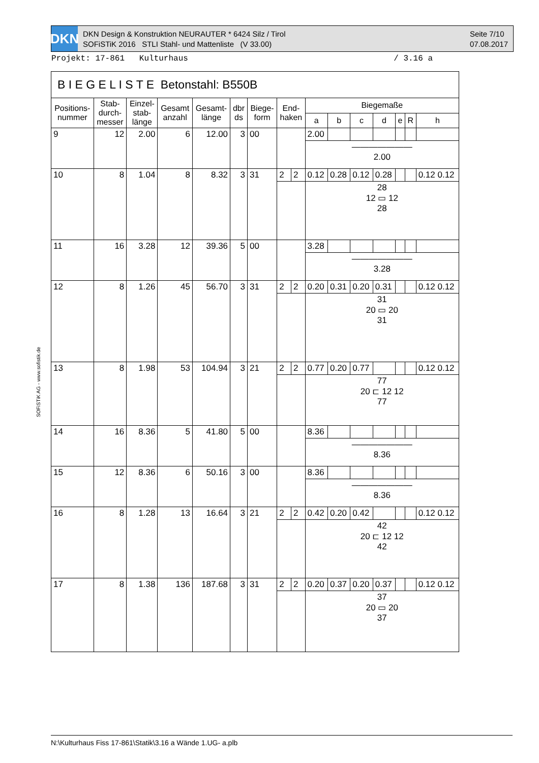DKN
DKN Design & Konstruktion NEURAUTER * 6424 Silz / Tirol
SOFiSTiK 2016 STLI Stahl- und Mattenliste (V 33.00)
Seite 7/10
07.08.2017
Projekt: 17-861 Kulturhaus / 3.16 a
SOFiSTiK AG - www.sofistik.de
B I E G E L I S T E Betonstahl: B550B
| Positions- nummer | Stab- durch- messer | Einzel- stab- länge | Gesamt anzahl | Gesamt- länge | dbr ds | Biege- form | End- haken | | Biegemaße | | | | | | |
| --- | --- | --- | --- | --- | --- | --- | --- | --- | --- | --- | --- | --- | --- | --- | --- |
| | | | | | | | | | a | b | c | d | e | R | h |
| 9 | 12 | 2.00 | 6 | 12.00 | 3 | 00 | | | 2.00 | | | | | | |
| | | | | | | | | | ——————— 2.00 | | | | | | |
| 10 | 8 | 1.04 | 8 | 8.32 | 3 | 31 | 2 | 2 | 0.12 | 0.28 | 0.12 | 0.28 | | | 0.12 0.12 |
| | | | | | | | | | 28 12 ▭ 12 28 | | | | | | |
| 11 | 16 | 3.28 | 12 | 39.36 | 5 | 00 | | | 3.28 | | | | | | |
| | | | | | | | | | ——————— 3.28 | | | | | | |
| 12 | 8 | 1.26 | 45 | 56.70 | 3 | 31 | 2 | 2 | 0.20 | 0.31 | 0.20 | 0.31 | | | 0.12 0.12 |
| | | | | | | | | | 31 20 ▭ 20 31 | | | | | | |
| 13 | 8 | 1.98 | 53 | 104.94 | 3 | 21 | 2 | 2 | 0.77 | 0.20 | 0.77 | | | | 0.12 0.12 |
| | | | | | | | | | 77 20 ⊏ 12 12 77 | | | | | | |
| 14 | 16 | 8.36 | 5 | 41.80 | 5 | 00 | | | 8.36 | | | | | | |
| | | | | | | | | | ——————— 8.36 | | | | | | |
| 15 | 12 | 8.36 | 6 | 50.16 | 3 | 00 | | | 8.36 | | | | | | |
| | | | | | | | | | ——————— 8.36 | | | | | | |
| 16 | 8 | 1.28 | 13 | 16.64 | 3 | 21 | 2 | 2 | 0.42 | 0.20 | 0.42 | | | | 0.12 0.12 |
| | | | | | | | | | 42 20 ⊏ 12 12 42 | | | | | | |
| 17 | 8 | 1.38 | 136 | 187.68 | 3 | 31 | 2 | 2 | 0.20 | 0.37 | 0.20 | 0.37 | | | 0.12 0.12 |
| | | | | | | | | | 37 20 ▭ 20 37 | | | | | | |
N:\Kulturhaus Fiss 17-861\Statik\3.16 a Wände 1.UG- a.plb